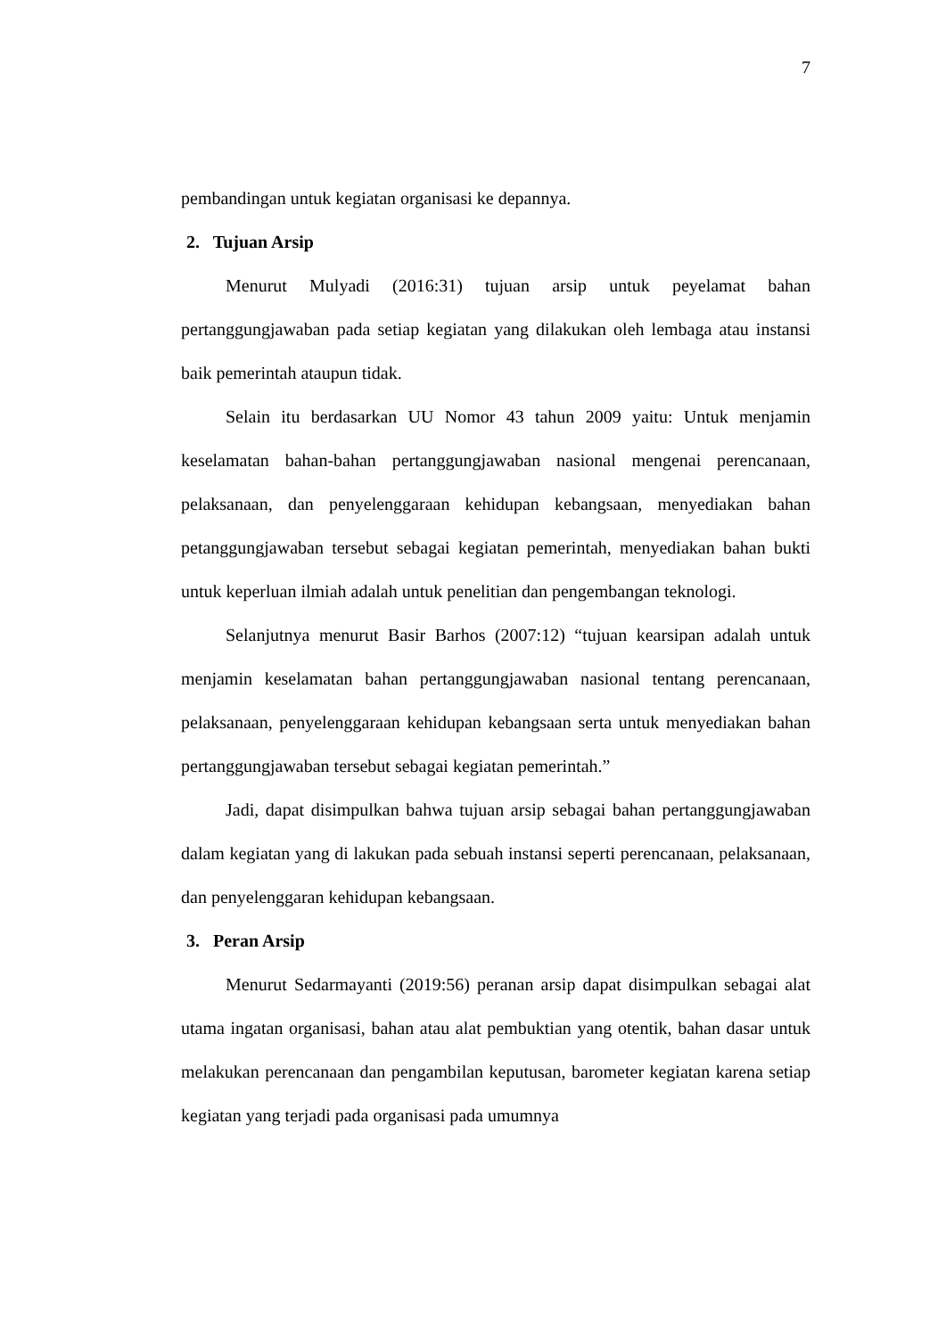7
pembandingan untuk kegiatan organisasi ke depannya.
2. Tujuan Arsip
Menurut Mulyadi (2016:31) tujuan arsip untuk peyelamat bahan pertanggungjawaban pada setiap kegiatan yang dilakukan oleh lembaga atau instansi baik pemerintah ataupun tidak.
Selain itu berdasarkan UU Nomor 43 tahun 2009 yaitu: Untuk menjamin keselamatan bahan-bahan pertanggungjawaban nasional mengenai perencanaan, pelaksanaan, dan penyelenggaraan kehidupan kebangsaan, menyediakan bahan petanggungjawaban tersebut sebagai kegiatan pemerintah, menyediakan bahan bukti untuk keperluan ilmiah adalah untuk penelitian dan pengembangan teknologi.
Selanjutnya menurut Basir Barhos (2007:12) “tujuan kearsipan adalah untuk menjamin keselamatan bahan pertanggungjawaban nasional tentang perencanaan, pelaksanaan, penyelenggaraan kehidupan kebangsaan serta untuk menyediakan bahan pertanggungjawaban tersebut sebagai kegiatan pemerintah.”
Jadi, dapat disimpulkan bahwa tujuan arsip sebagai bahan pertanggungjawaban dalam kegiatan yang di lakukan pada sebuah instansi seperti perencanaan, pelaksanaan, dan penyelenggaran kehidupan kebangsaan.
3. Peran Arsip
Menurut Sedarmayanti (2019:56) peranan arsip dapat disimpulkan sebagai alat utama ingatan organisasi, bahan atau alat pembuktian yang otentik, bahan dasar untuk melakukan perencanaan dan pengambilan keputusan, barometer kegiatan karena setiap kegiatan yang terjadi pada organisasi pada umumnya